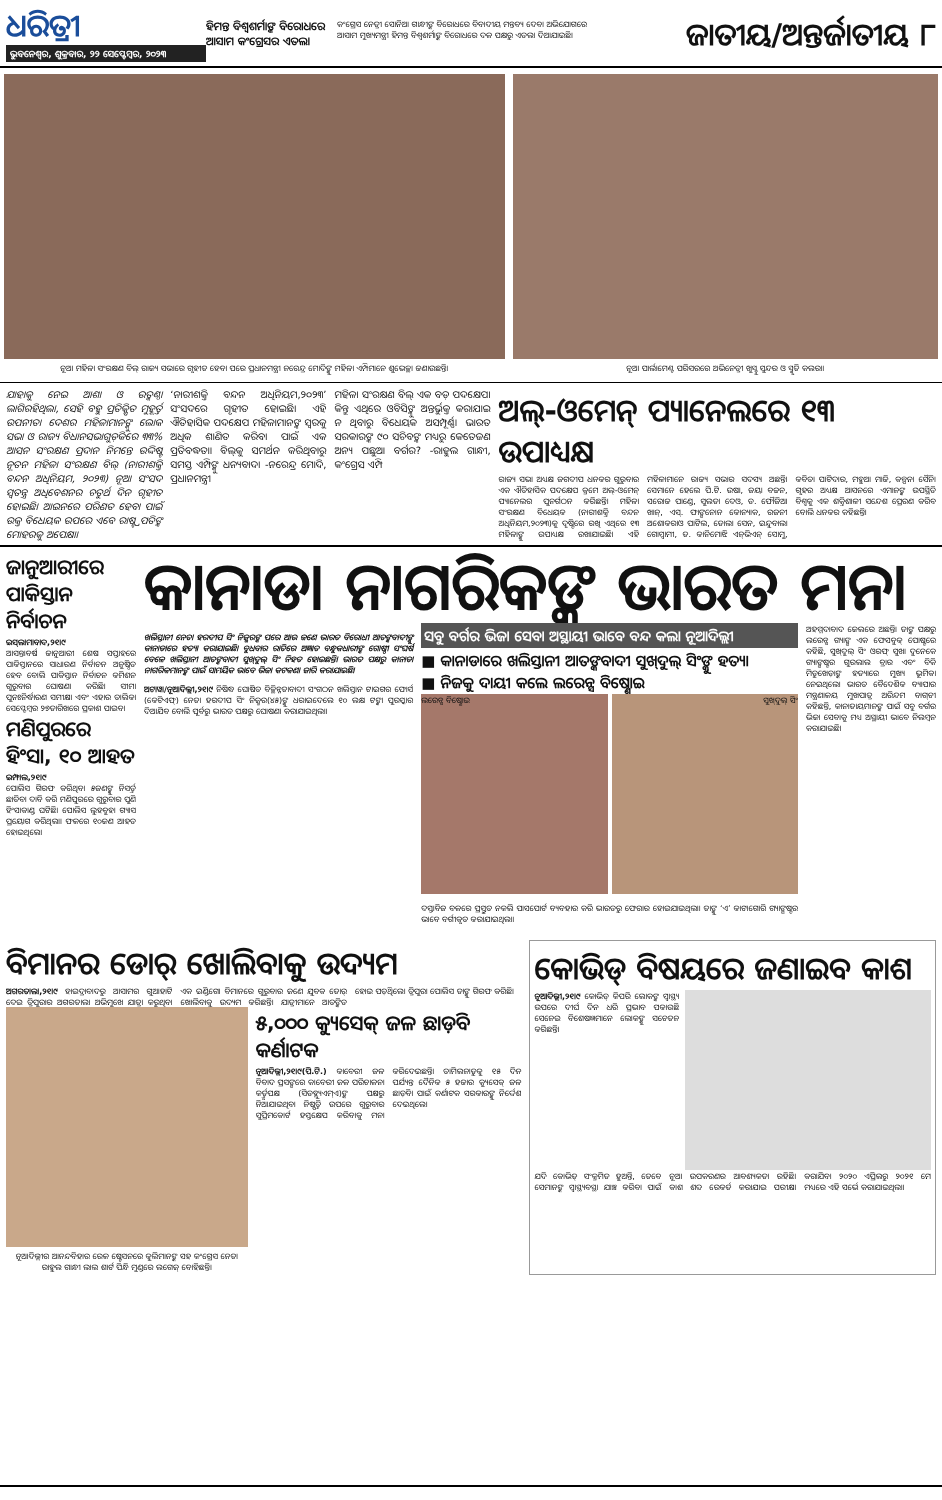ଧରିତ୍ରୀ
ଭୁବନେଶ୍ୱର, ଶୁକ୍ରବାର, ୨୨ ସେପ୍ଟେମ୍ବର, ୨୦୨୩
ହିମନ୍ତ ବିଶ୍ୱଶର୍ମାଙ୍କ ବିରୋଧରେ ଆସାମ କଂଗ୍ରେସର ଏତଲା କଂଗ୍ରେସ ନେତ୍ରୀ ସୋନିଆ ଗାନ୍ଧୀଙ୍କ ବିରୋଧରେ ବିବାଦୀୟ ମନ୍ତବ୍ୟ ଦେବା ଅଭିଯୋଗରେ ଆସାମ ମୁଖ୍ୟମନ୍ତ୍ରୀ ହିମନ୍ତ ବିଶ୍ୱଶର୍ମାଙ୍କ ବିରୋଧରେ ଦଳ ପକ୍ଷରୁ ଏତଲା ଦିଆଯାଇଛି।
ଜାତୀୟ/ଅନ୍ତର୍ଜାତୀୟ ୮
ନୂଆ ମହିଳା ସଂରକ୍ଷଣ ବିଲ୍ ରାଜ୍ୟ ସଭାରେ ଗୃହୀତ ହେବା ପରେ ପ୍ରଧାନମନ୍ତ୍ରୀ ନରେନ୍ଦ୍ର ମୋଦିଙ୍କୁ ମହିଳା ଏମ୍ପିମାନେ ଶୁଭେଚ୍ଛା ଜଣାଉଛନ୍ତି।
ନୂଆ ପାର୍ଲାମେଣ୍ଟ ପରିସରରେ ଅଭିନେତ୍ରୀ ଖୁସ୍ବୁ ସୁନ୍ଦର ଓ ସ୍ମୃତି କଲରା।
ଯାହାକୁ ନେଇ ଆଶା ଓ ଉତ୍କଣ୍ଠା ଲାଗିରହିଥିଲା, ସେହି ବହୁ ପ୍ରତିକ୍ଷିତ ମୁହୂର୍ତ୍ତ ଉପନୀତ। ଦେଶର ମହିଳାମାନଙ୍କୁ ଲୋକ ସଭା ଓ ରାଜ୍ୟ ବିଧାନସଭାଗୁଡ଼ିକରେ ୩୩% ଆସନ ସଂରକ୍ଷଣ ପ୍ରଦାନ ନିମନ୍ତେ ଉଦ୍ଦିଷ୍ଟ ନୂତନ ମହିଳା ସଂରକ୍ଷଣ ବିଲ୍ (ନାରୀଶକ୍ତି ବନ୍ଦନ ଅଧିନିୟମ, ୨୦୨୩) ନୂଆ ସଂସଦ ସ୍ୱତନ୍ତ୍ର ଅଧିବେଶନର ଚତୁର୍ଥ ଦିନ ଗୃହୀତ ହୋଇଛି। ଆଇନରେ ପରିଣତ ହେବା ପାଇଁ ଉକ୍ତ ବିଧେୟକ ଉପରେ ଏବେ ରାଷ୍ଟ୍ରପତିଙ୍କ ମୋହରକୁ ଅପେକ୍ଷା।
‘ନାରୀଶକ୍ତି ବନ୍ଦନ ଅଧିନିୟମ,୨୦୨୩’ ସଂସଦରେ ଗୃହୀତ ହୋଇଛି। ଏହି ଐତିହାସିକ ପଦକ୍ଷେପ ମହିଳାମାନଙ୍କ ସ୍ୱରକୁ ଅଧିକ ଶାଣିତ କରିବା ପାଇଁ ଏକ ପ୍ରତିବଦ୍ଧତା। ବିଲ୍‌କୁ ସମର୍ଥନ କରିଥିବାରୁ ସମସ୍ତ ଏମ୍ପିଙ୍କୁ ଧନ୍ୟବାଦ। -ନରେନ୍ଦ୍ର ମୋଦି, ପ୍ରଧାନମନ୍ତ୍ରୀ
ମହିଳା ସଂରକ୍ଷଣ ବିଲ୍ ଏକ ବଡ଼ ପଦକ୍ଷେପ। କିନ୍ତୁ ଏଥିରେ ଓବିସିଙ୍କୁ ଅନ୍ତର୍ଭୁକ୍ତ କରାଯାଇ ନ ଥିବାରୁ ବିଧେୟକ ଅସମ୍ପୂର୍ଣ୍ଣ। ଭାରତ ସରକାରଙ୍କ ୯୦ ସଚିବଙ୍କ ମଧ୍ୟରୁ କେତେଜଣ ଅନ୍ୟ ପଛୁଆ ବର୍ଗର? -ରାହୁଲ ଗାନ୍ଧୀ, କଂଗ୍ରେସ ଏମ୍ପି
ଅଲ୍-ଓମେନ୍ ପ୍ୟାନେଲରେ ୧୩ ଉପାଧ୍ୟକ୍ଷ
ରାଜ୍ୟ ସଭା ଅଧ୍ୟକ୍ଷ ଜଗଦୀପ ଧନକର ଗୁରୁବାର ଏକ ଐତିହାସିକ ପଦକ୍ଷେପ କ୍ରମେ ଅଲ୍-ଓମେନ୍ ପ୍ୟାନେଲର ପୁନର୍ଗଠନ କରିଛନ୍ତି। ମହିଳା ସଂରକ୍ଷଣ ବିଧେୟକ (ନାରୀଶକ୍ତି ବନ୍ଦନ ଅଧିନିୟମ,୨୦୨୩)କୁ ଦୃଷ୍ଟିରେ ରଖି ଏଥିରେ ୧୩ ମହିଳାଙ୍କୁ ଉପାଧ୍ୟକ୍ଷ ରଖାଯାଇଛି। ଏହି ମହିଳାମାନେ ରାଜ୍ୟ ସଭାର ସଦସ୍ୟ ଅଛନ୍ତି। ସେମାନେ ହେଲେ ପି.ଟି. ଉଷା, ଜୟା ବଚ୍ଚନ, ସରୋଜ ପାଣ୍ଡେ, ସୁଲତା ଦେଓ, ଡ. ଫୌଜିଆ ଖାନ୍, ଏସ୍. ଫାଙ୍ଗନୋନ କୋନ୍ୟାକ, ରଜନୀ ଅଶୋକରାଓ ପାଟିଲ, ଡୋଲା ସେନ, ଇନ୍ଦୁବାଲା ଗୋସ୍ୱାମୀ, ଡ. କାନିମୋଝି ଏନ୍‌ଭିଏନ୍ ସୋମୁ, କବିତା ପାଟିଦାର, ମହୁଆ ମାଜି, କଳ୍ପନା ସୈନି। ଗୃହର ଅଧ୍ୟକ୍ଷ ଆସନରେ ଏମାନଙ୍କ ଉପସ୍ଥିତି ବିଶ୍ୱକୁ ଏକ ଶକ୍ତିଶାଳୀ ସନ୍ଦେଶ ପ୍ରେରଣ କରିବ ବୋଲି ଧନକର କହିଛନ୍ତି।
ଜାନୁଆରୀରେ ପାକିସ୍ତାନ ନିର୍ବାଚନ
ଇସ୍‌ଲାମାବାଦ,୨୧।୯
ଆସନ୍ତାବର୍ଷ ଜାନୁଆରୀ ଶେଷ ସପ୍ତାହରେ ପାକିସ୍ତାନରେ ସାଧାରଣ ନିର୍ବାଚନ ଅନୁଷ୍ଠିତ ହେବ ବୋଲି ପାକିସ୍ତାନ ନିର୍ବାଚନ କମିଶନ ଗୁରୁବାର ଘୋଷଣା କରିଛି। ସୀମା ପୁନଃନିର୍ଦ୍ଧାରଣ ସମୀକ୍ଷା ଏବଂ ଏହାର ତାଲିକା ସେପ୍ଟେମ୍ବର ୨୭ତାରିଖରେ ପ୍ରକାଶ ପାଇବ।
ମଣିପୁରରେ ହିଂସା, ୧୦ ଆହତ
ଇମ୍ଫାଲ,୨୧।୯
ପୋଲିସ ଗିରଫ କରିଥିବା ୫ଜଣଙ୍କୁ ନିସର୍ତ୍ତ ଛାଡିବା ଦାବି କରି ମଣିପୁରରେ ଗୁରୁବାର ପୁଣି ହିଂସାକାଣ୍ଡ ଘଟିଛି। ପୋଲିସ ଲୁହବୁହା ଗ୍ୟାସ ପ୍ରୟୋଗ କରିଥିଲା। ଫଳରେ ୧୦ଜଣ ଆହତ ହୋଇଥିଲେ।
କାନାଡା ନାଗରିକଙ୍କୁ ଭାରତ ମନା
ଖଲିସ୍ତାନୀ ନେତା ହରଦୀପ ସିଂ ନିଜ୍ଜରଙ୍କ ପରେ ଆଉ ଜଣେ ଭାରତ ବିରୋଧୀ ଆତଙ୍କବାଦୀଙ୍କୁ କାନାଡାରେ ହତ୍ୟା କରାଯାଇଛି। ବୁଧବାର ରାତିରେ ଅଜ୍ଞାତ ବନ୍ଧୁକଧାରୀଙ୍କ ଗୋଷ୍ଠୀ ସଂଘର୍ଷ ବେଳେ ଖଲିସ୍ତାନୀ ଆତଙ୍କବାଦୀ ସୁଖ୍‌ଦୁଲ୍ ସିଂ ନିହତ ହୋଇଛନ୍ତି। ଭାରତ ପକ୍ଷରୁ କାନାଡା ନାଗରିକମାନଙ୍କ ପାଇଁ ସାମୟିକ ଭାବେ ଭିଜା କଟକଣା ଜାରି କରାଯାଇଛି।
ଅଟାୱା/ନୂଆଦିଲ୍ଲୀ,୨୧।୯ ନିଷିଦ୍ଧ ଘୋଷିତ ବିଚ୍ଛିନ୍ନତାବାଦୀ ସଂଗଠନ ଖଲିସ୍ତାନ ଟାଇଗର ଫୋର୍ସ (କେଟିଏଫ୍) ନେତା ହରଦୀପ ସିଂ ନିଜ୍ଜର(୪୫)ଙ୍କୁ ଧରାଇଦେଲେ ୧୦ ଲକ୍ଷ ଟଙ୍କା ପୁରସ୍କାର ଦିଆଯିବ ବୋଲି ପୂର୍ବରୁ ଭାରତ ପକ୍ଷରୁ ଘୋଷଣା କରାଯାଇଥିଲା।
ସବୁ ବର୍ଗର ଭିଜା ସେବା ଅସ୍ଥାୟୀ ଭାବେ ବନ୍ଦ କଲା ନୂଆଦିଲ୍ଲୀ
■ କାନାଡାରେ ଖଲିସ୍ତାନୀ ଆତଙ୍କବାଦୀ ସୁଖ୍‌ଦୁଲ୍ ସିଂଙ୍କୁ ହତ୍ୟା
■ ନିଜକୁ ଦାୟୀ କଲେ ଲରେନ୍ସ ବିଷ୍ଣୋଇ
ଲରେନ୍ସ ବିଷ୍ଣୋଇ ସୁଖ୍‌ଦୁଲ୍ ସିଂ
ଦସ୍ତାବିଜ ବଳରେ ପ୍ରସ୍ତୁତ ନକଲି ପାସପୋର୍ଟ ବ୍ୟବହାର କରି ଭାରତରୁ ଫେରାର ହୋଇଯାଇଥିଲା। ତାଙ୍କୁ ‘ଏ’ କାଟାଗୋରି ଗ୍ୟାଙ୍ଗଷ୍ଟର ଭାବେ ବର୍ଗୀକୃତ କରାଯାଇଥିଲା।
ଅହମ୍ମଦାବାଦ ଜେଲରେ ଅଛନ୍ତି। ତାଙ୍କ ପକ୍ଷରୁ ଲରେନ୍ସ ଗ୍ୟାଙ୍ଗ ଏକ ଫେସବୁକ୍ ପୋଷ୍ଟରେ କହିଛି, ସୁଖ୍‌ଦୁଲ୍ ସିଂ ଓରଫ୍ ସୁଖା ଦୁନେକେ ଗ୍ୟାଙ୍ଗଷ୍ଟର ଗୁରଲାଲ ବ୍ରାର ଏବଂ ବିକି ମିଡୁଖେଡ଼ାଙ୍କ ହତ୍ୟାରେ ମୁଖ୍ୟ ଭୂମିକା ନେଇଥିଲେ। ଭାରତ ବୈଦେଶିକ ବ୍ୟାପାର ମନ୍ତ୍ରଣାଳୟ ମୁଖପାତ୍ର ଅରିନ୍ଦମ ବାଗ୍‌ଚୀ କହିଛନ୍ତି, କାନାଡାୟମାନଙ୍କ ପାଇଁ ସବୁ ବର୍ଗର ଭିଜା ସେବାକୁ ମଧ୍ୟ ଅସ୍ଥାୟୀ ଭାବେ ନିଲମ୍ବନ କରାଯାଇଛି।
ବିମାନର ଡୋର୍ ଖୋଲିବାକୁ ଉଦ୍ୟମ
ଅଗରତାଲା,୨୧।୯ ହାଇଦ୍ରାବାଦରୁ ଆସାମର ଗୁଆହାଟି ଦେଇ ତ୍ରିପୁରାର ଅଗରତାଲା ଅଭିମୁଖେ ଯାତ୍ରା କରୁଥିବା ଏକ ଇଣ୍ଡିଗୋ ବିମାନରେ ଗୁରୁବାର ଜଣେ ଯୁବକ ଡୋର୍ ଖୋଲିବାକୁ ଉଦ୍ୟମ କରିଛନ୍ତି। ଯାତ୍ରୀମାନେ ଆତଙ୍କିତ ହୋଇ ପଡ଼ିଥିଲେ। ତ୍ରିପୁରା ପୋଲିସ ତାଙ୍କୁ ଗିରଫ କରିଛି।
ନୂଆଦିଲ୍ଲୀର ଆନନ୍ଦବିହାର ରେଳ ଷ୍ଟେସନରେ କୁଲିମାନଙ୍କ ସହ କଂଗ୍ରେସ ନେତା ରାହୁଲ ଗାନ୍ଧୀ ଲାଲ ଶାର୍ଟ ପିନ୍ଧି ମୁଣ୍ଡରେ ଲଗେଜ୍ ବୋହିଛନ୍ତି।
୫,୦୦୦ କ୍ୟୁସେକ୍ ଜଳ ଛାଡ଼ିବ କର୍ଣାଟକ
ନୂଆଦିଲ୍ଲୀ,୨୧।୯(ପି.ଟି.) କାବେରୀ ଜଳ ବିବାଦ ପ୍ରସଙ୍ଗରେ କାବେରୀ ଜଳ ପରିଚାଳନା କର୍ତ୍ତୃପକ୍ଷ (ସିଡବ୍ଲ୍ୟୁଏମ୍ଏ)ଙ୍କ ପକ୍ଷରୁ ନିଆଯାଇଥିବା ନିଷ୍ପତ୍ତି ଉପରେ ଗୁରୁବାର ସୁପ୍ରିମକୋର୍ଟ ହସ୍ତକ୍ଷେପ କରିବାକୁ ମନା କରିଦେଇଛନ୍ତି। ତାମିଲନାଡୁକୁ ୧୫ ଦିନ ପର୍ଯ୍ୟନ୍ତ ଦୈନିକ ୫ ହଜାର କ୍ୟୁସେକ୍ ଜଳ ଛାଡ଼ିବା ପାଇଁ କର୍ଣାଟକ ସରକାରଙ୍କୁ ନିର୍ଦ୍ଦେଶ ଦେଇଥିଲେ।
କୋଭିଡ୍ ବିଷୟରେ ଜଣାଇବ କାଶ
ନୂଆଦିଲ୍ଲୀ,୨୧।୯ କୋଭିଡ୍ କିପରି ଲୋକଙ୍କ ସ୍ୱାସ୍ଥ୍ୟ ଉପରେ ଦୀର୍ଘ ଦିନ ଧରି ପ୍ରଭାବ ପକାଉଛି ସେନେଇ ବିଶେଷଜ୍ଞମାନେ ଲୋକଙ୍କୁ ସଚେତନ କରିଛନ୍ତି।
ଯଦି କୋଭିଡ୍ ସଂକ୍ରମିତ ହୁଅନ୍ତି, ତେବେ ସେମାନଙ୍କ ସ୍ୱାସ୍ଥ୍ୟବସ୍ଥା ଯାଞ୍ଚ କରିବା ପାଇଁ ନୂଆ ଉପକରଣର ଆବଶ୍ୟକତା ରହିଛି। କାଶ ଶବ୍ଦ ରେକର୍ଡ କରାଯାଇ ପରୀକ୍ଷା କରାଯିବ। ୨୦୨୦ ଏପ୍ରିଲରୁ ୨୦୨୧ ମେ ମଧ୍ୟରେ ଏହି ସର୍ଭେ କରାଯାଇଥିଲା।